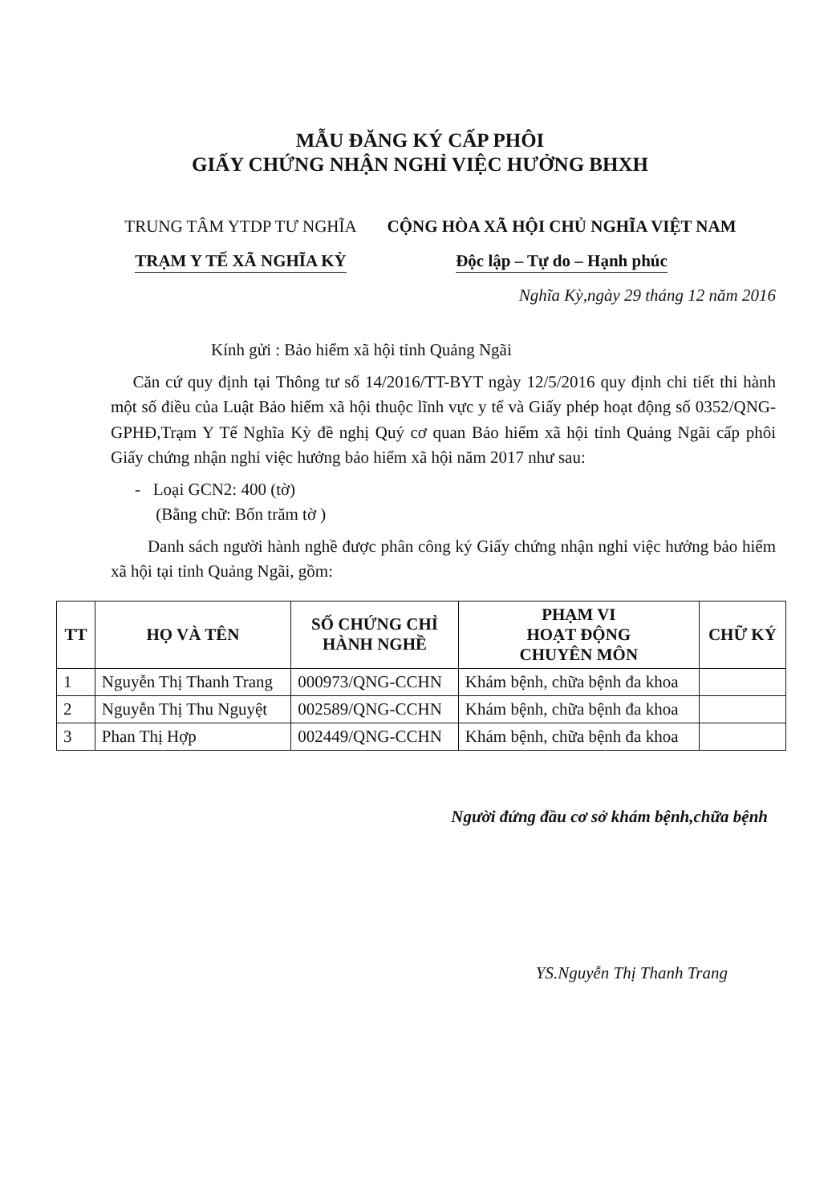MẪU ĐĂNG KÝ CẤP PHÔI
GIẤY CHỨNG NHẬN NGHỈ VIỆC HƯỞNG BHXH
TRUNG TÂM YTDP TƯ NGHĨA
TRẠM Y TẾ XÃ NGHĨA KỲ
CỘNG HÒA XÃ HỘI CHỦ NGHĨA VIỆT NAM
Độc lập – Tự do – Hạnh phúc
Nghĩa Kỳ,ngày 29 tháng 12 năm 2016
Kính gửi : Bảo hiểm xã hội tỉnh Quảng Ngãi
Căn cứ quy định tại Thông tư số 14/2016/TT-BYT ngày 12/5/2016 quy định chi tiết thi hành một số điều của Luật Bảo hiểm xã hội thuộc lĩnh vực y tế và Giấy phép hoạt động số 0352/QNG-GPHĐ,Trạm Y Tế Nghĩa Kỳ đề nghị Quý cơ quan Bảo hiểm xã hội tỉnh Quảng Ngãi cấp phôi Giấy chứng nhận nghỉ việc hưởng bảo hiểm xã hội năm 2017 như sau:
- Loại GCN2: 400 (tờ)
(Bằng chữ: Bốn trăm tờ )
Danh sách người hành nghề được phân công ký Giấy chứng nhận nghỉ việc hưởng bảo hiểm xã hội tại tỉnh Quảng Ngãi, gồm:
| TT | HỌ VÀ TÊN | SỐ CHỨNG CHỈ HÀNH NGHỀ | PHẠM VI HOẠT ĐỘNG CHUYÊN MÔN | CHỮ KÝ |
| --- | --- | --- | --- | --- |
| 1 | Nguyễn Thị Thanh Trang | 000973/QNG-CCHN | Khám bệnh, chữa bệnh đa khoa | |
| 2 | Nguyễn Thị Thu Nguyệt | 002589/QNG-CCHN | Khám bệnh, chữa bệnh đa khoa | |
| 3 | Phan Thị Hợp | 002449/QNG-CCHN | Khám bệnh, chữa bệnh đa khoa | |
Người đứng đầu cơ sở khám bệnh,chữa bệnh
YS.Nguyễn Thị Thanh Trang